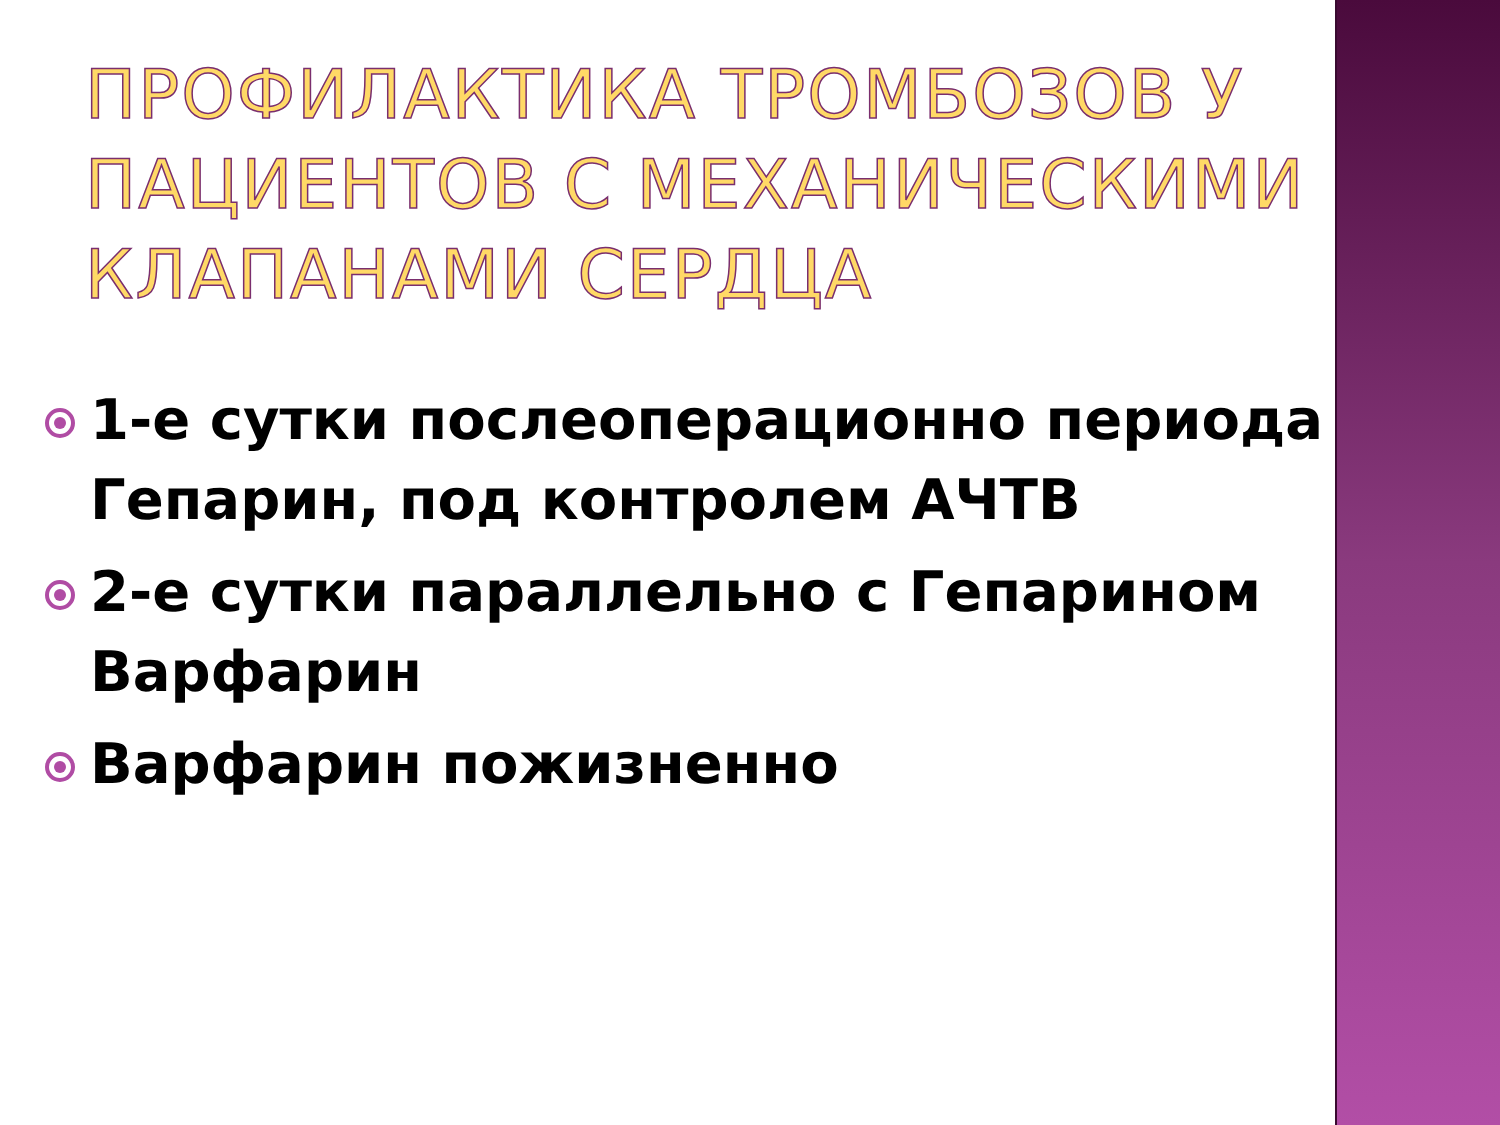ПРОФИЛАКТИКА ТРОМБОЗОВ У ПАЦИЕНТОВ С МЕХАНИЧЕСКИМИ КЛАПАНАМИ СЕРДЦА
1-е сутки послеоперационно периода Гепарин, под контролем АЧТВ
2-е сутки параллельно с Гепарином Варфарин
Варфарин пожизненно